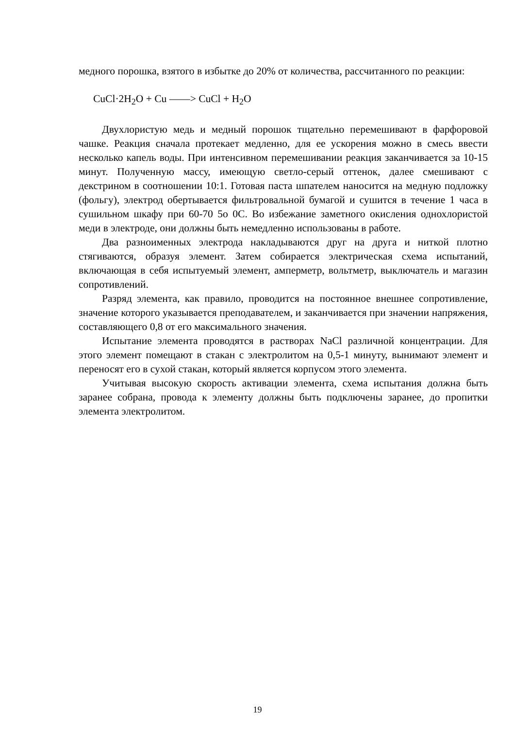медного порошка, взятого в избытке до 20% от количества, рассчитанного по реакции:
CuCl·2H<sub>2</sub>O + Cu ——> CuCl + H<sub>2</sub>O
Двухлористую медь и медный порошок тщательно перемешивают в фарфоровой чашке. Реакция сначала протекает медленно, для ее ускорения можно в смесь ввести несколько капель воды. При интенсивном перемешивании реакция заканчивается за 10-15 минут. Полученную массу, имеющую светло-серый оттенок, далее смешивают с декстрином в соотношении 10:1. Готовая паста шпателем наносится на медную подложку (фольгу), электрод обертывается фильтровальной бумагой и сушится в течение 1 часа в сушильном шкафу при 60-70 5o 0C. Во избежание заметного окисления однохлористой меди в электроде, они должны быть немедленно использованы в работе.
Два разноименных электрода накладываются друг на друга и ниткой плотно стягиваются, образуя элемент. Затем собирается электрическая схема испытаний, включающая в себя испытуемый элемент, амперметр, вольтметр, выключатель и магазин сопротивлений.
Разряд элемента, как правило, проводится на постоянное внешнее сопротивление, значение которого указывается преподавателем, и заканчивается при значении напряжения, составляющего 0,8 от его максимального значения.
Испытание элемента проводятся в растворах NaCl различной концентрации. Для этого элемент помещают в стакан с электролитом на 0,5-1 минуту, вынимают элемент и переносят его в сухой стакан, который является корпусом этого элемента.
Учитывая высокую скорость активации элемента, схема испытания должна быть заранее собрана, провода к элементу должны быть подключены заранее, до пропитки элемента электролитом.
19